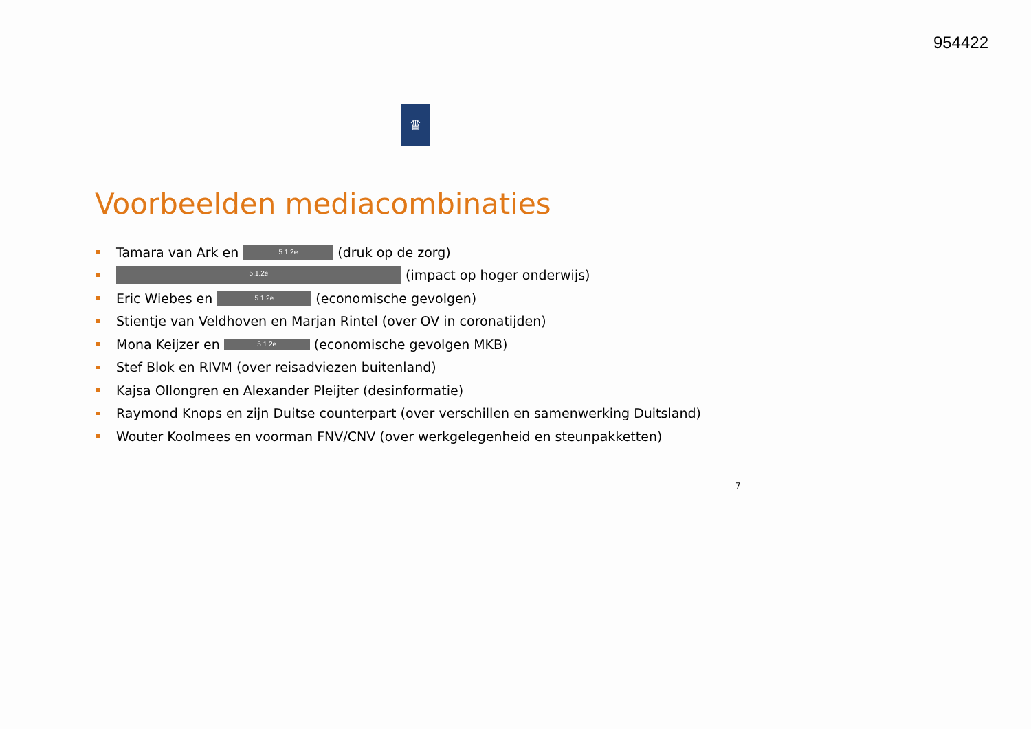954422
♛
Voorbeelden mediacombinaties
Tamara van Ark en 5.1.2e (druk op de zorg)
5.1.2e (impact op hoger onderwijs)
Eric Wiebes en 5.1.2e (economische gevolgen)
Stientje van Veldhoven en Marjan Rintel (over OV in coronatijden)
Mona Keijzer en 5.1.2e (economische gevolgen MKB)
Stef Blok en RIVM (over reisadviezen buitenland)
Kajsa Ollongren en Alexander Pleijter (desinformatie)
Raymond Knops en zijn Duitse counterpart (over verschillen en samenwerking Duitsland)
Wouter Koolmees en voorman FNV/CNV (over werkgelegenheid en steunpakketten)
7